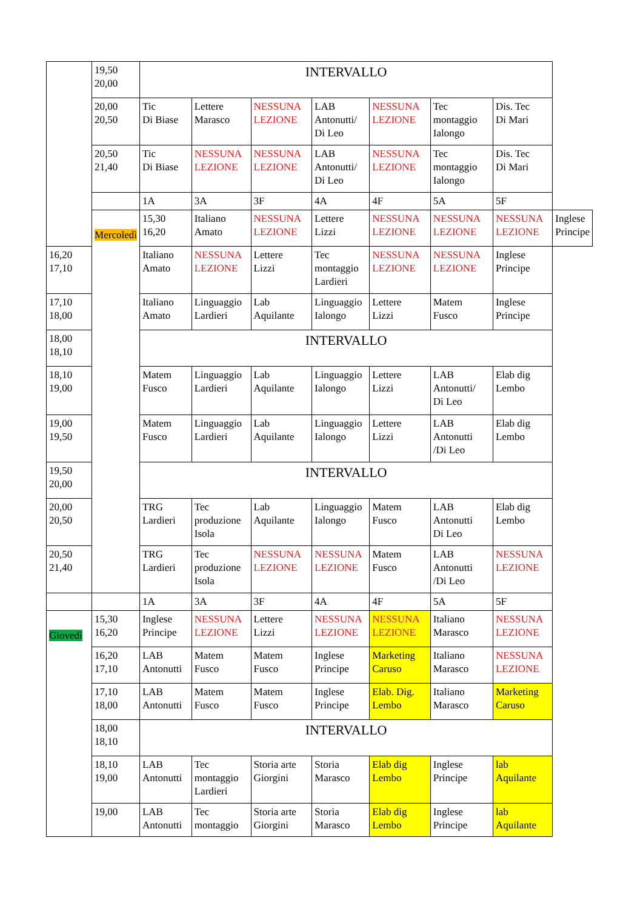| | 19,50 20,00 | INTERVALLO | | | | | | | |
| | 20,00 20,50 | Tic Di Biase | Lettere Marasco | NESSUNA LEZIONE | LAB Antonutti/ Di Leo | NESSUNA LEZIONE | Tec montaggio Ialongo | Dis. Tec Di Mari | |
| | 20,50 21,40 | Tic Di Biase | NESSUNA LEZIONE | NESSUNA LEZIONE | LAB Antonutti/ Di Leo | NESSUNA LEZIONE | Tec montaggio Ialongo | Dis. Tec Di Mari | |
| | | 1A | 3A | 3F | 4A | 4F | 5A | 5F | |
| | Mercoledì | 15,30 16,20 | Italiano Amato | NESSUNA LEZIONE | Lettere Lizzi | NESSUNA LEZIONE | NESSUNA LEZIONE | NESSUNA LEZIONE | Inglese Principe |
| 16,20 17,10 | | Italiano Amato | NESSUNA LEZIONE | Lettere Lizzi | Tec montaggio Lardieri | NESSUNA LEZIONE | NESSUNA LEZIONE | Inglese Principe | |
| 17,10 18,00 | | Italiano Amato | Linguaggio Lardieri | Lab Aquilante | Linguaggio Ialongo | Lettere Lizzi | Matem Fusco | Inglese Principe | |
| 18,00 18,10 | | INTERVALLO | | | | | | | |
| 18,10 19,00 | | Matem Fusco | Linguaggio Lardieri | Lab Aquilante | Linguaggio Ialongo | Lettere Lizzi | LAB Antonutti/ Di Leo | Elab dig Lembo | |
| 19,00 19,50 | | Matem Fusco | Linguaggio Lardieri | Lab Aquilante | Linguaggio Ialongo | Lettere Lizzi | LAB Antonutti /Di Leo | Elab dig Lembo | |
| 19,50 20,00 | | INTERVALLO | | | | | | | |
| 20,00 20,50 | | TRG Lardieri | Tec produzione Isola | Lab Aquilante | Linguaggio Ialongo | Matem Fusco | LAB Antonutti Di Leo | Elab dig Lembo | |
| 20,50 21,40 | | TRG Lardieri | Tec produzione Isola | NESSUNA LEZIONE | NESSUNA LEZIONE | Matem Fusco | LAB Antonutti /Di Leo | NESSUNA LEZIONE | |
| | | 1A | 3A | 3F | 4A | 4F | 5A | 5F | |
| Giovedì | 15,30 16,20 | Inglese Principe | NESSUNA LEZIONE | Lettere Lizzi | NESSUNA LEZIONE | NESSUNA LEZIONE | Italiano Marasco | NESSUNA LEZIONE | |
| | 16,20 17,10 | LAB Antonutti | Matem Fusco | Matem Fusco | Inglese Principe | Marketing Caruso | Italiano Marasco | NESSUNA LEZIONE | |
| | 17,10 18,00 | LAB Antonutti | Matem Fusco | Matem Fusco | Inglese Principe | Elab. Dig. Lembo | Italiano Marasco | Marketing Caruso | |
| | 18,00 18,10 | INTERVALLO | | | | | | | |
| | 18,10 19,00 | LAB Antonutti | Tec montaggio Lardieri | Storia arte Giorgini | Storia Marasco | Elab dig Lembo | Inglese Principe | lab Aquilante | |
| | 19,00 | LAB Antonutti | Tec montaggio | Storia arte Giorgini | Storia Marasco | Elab dig Lembo | Inglese Principe | lab Aquilante | |